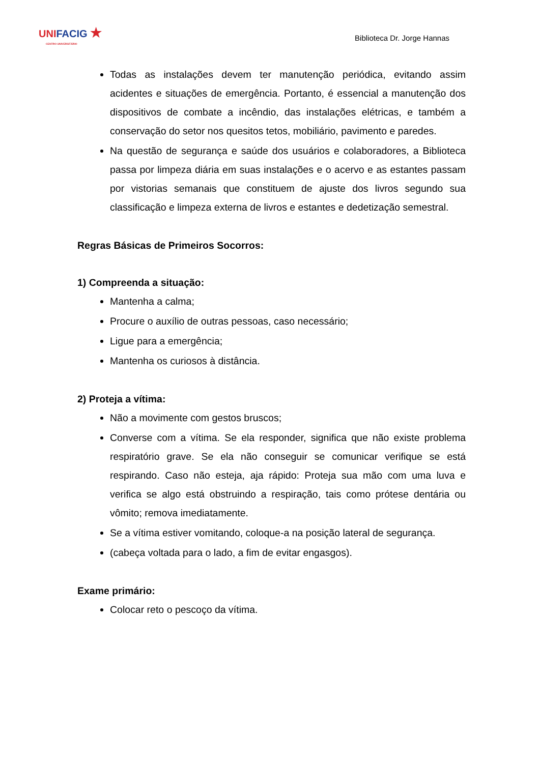UNIFACIG ★
CENTRO UNIVERSITÁRIO
Biblioteca Dr. Jorge Hannas
Todas as instalações devem ter manutenção periódica, evitando assim acidentes e situações de emergência. Portanto, é essencial a manutenção dos dispositivos de combate a incêndio, das instalações elétricas, e também a conservação do setor nos quesitos tetos, mobiliário, pavimento e paredes.
Na questão de segurança e saúde dos usuários e colaboradores, a Biblioteca passa por limpeza diária em suas instalações e o acervo e as estantes passam por vistorias semanais que constituem de ajuste dos livros segundo sua classificação e limpeza externa de livros e estantes e dedetização semestral.
Regras Básicas de Primeiros Socorros:
1) Compreenda a situação:
Mantenha a calma;
Procure o auxílio de outras pessoas, caso necessário;
Ligue para a emergência;
Mantenha os curiosos à distância.
2) Proteja a vítima:
Não a movimente com gestos bruscos;
Converse com a vítima. Se ela responder, significa que não existe problema respiratório grave. Se ela não conseguir se comunicar verifique se está respirando. Caso não esteja, aja rápido: Proteja sua mão com uma luva e verifica se algo está obstruindo a respiração, tais como prótese dentária ou vômito; remova imediatamente.
Se a vítima estiver vomitando, coloque-a na posição lateral de segurança.
(cabeça voltada para o lado, a fim de evitar engasgos).
Exame primário:
Colocar reto o pescoço da vítima.